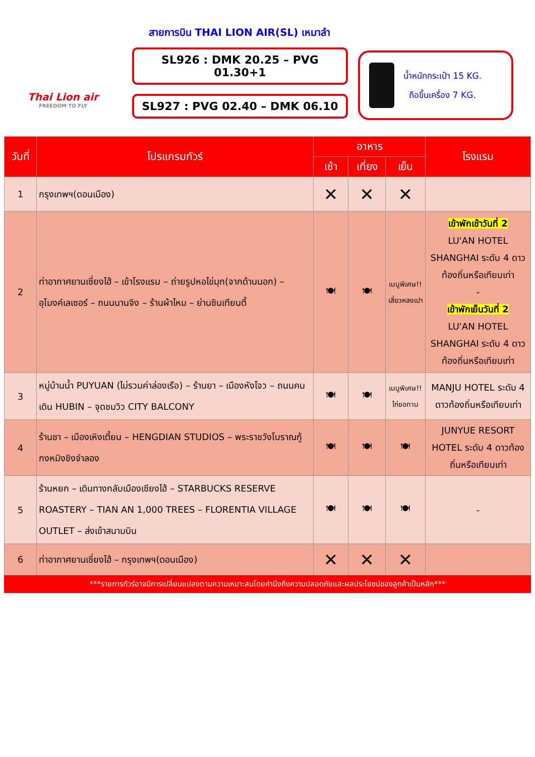Thai Lion air
FREEDOM TO FLY
สายการบิน THAI LION AIR(SL) เหมาลำ
SL926 : DMK 20.25 – PVG 01.30+1
SL927 : PVG 02.40 – DMK 06.10
น้ำหนักกระเป๋า 15 KG.
ถือขึ้นเครื่อง 7 KG.
| วันที่ | โปรแกรมทัวร์ | อาหาร | | | โรงแรม |
| --- | --- | --- | --- | --- | --- |
| | | เช้า | เที่ยง | เย็น | |
| 1 | กรุงเทพฯ(ดอนเมือง) | ✕ | ✕ | ✕ | |
| 2 | ท่าอากาศยานเซี่ยงไฮ้ – เข้าโรงแรม – ถ่ายรูปหอไข่มุก(จากด้านนอก) – อุโมงค์เลเซอร์ – ถนนนานจิง – ร้านผ้าไหม – ย่านซินเทียนตี้ | 🍽 | 🍽 | เมนูพิเศษ!! เสี่ยวหลงเปา | เข้าพักเช้าวันที่ 2 LU'AN HOTEL SHANGHAI ระดับ 4 ดาวท้องถิ่นหรือเทียบเท่า - เข้าพักเย็นวันที่ 2 LU'AN HOTEL SHANGHAI ระดับ 4 ดาวท้องถิ่นหรือเทียบเท่า |
| 3 | หมู่บ้านน้ำ PUYUAN (ไม่รวมค่าล่องเรือ) – ร้านยา – เมืองหังโจว – ถนนคนเดิน HUBIN – จุดชมวิว CITY BALCONY | 🍽 | 🍽 | เมนูพิเศษ!! ไก่ขอทาน | MANJU HOTEL ระดับ 4 ดาวท้องถิ่นหรือเทียบเท่า |
| 4 | ร้านชา – เมืองเหิงเตี้ยน – HENGDIAN STUDIOS – พระราชวังโบราณกู้กงหมิงชิงจำลอง | 🍽 | 🍽 | 🍽 | JUNYUE RESORT HOTEL ระดับ 4 ดาวท้องถิ่นหรือเทียบเท่า |
| 5 | ร้านหยก – เดินทางกลับเมืองเซียงไฮ้ – STARBUCKS RESERVE ROASTERY – TIAN AN 1,000 TREES – FLORENTIA VILLAGE OUTLET – ส่งเข้าสนามบิน | 🍽 | 🍽 | 🍽 | - |
| 6 | ท่าอากาศยานเซี่ยงไฮ้ – กรุงเทพฯ(ดอนเมือง) | ✕ | ✕ | ✕ | |
***รายการทัวร์อาจมีการเปลี่ยนแปลงตามความเหมาะสมโดยคำนึงถึงความปลอดภัยและผลประโยชน์ของลูกค้าเป็นหลัก***